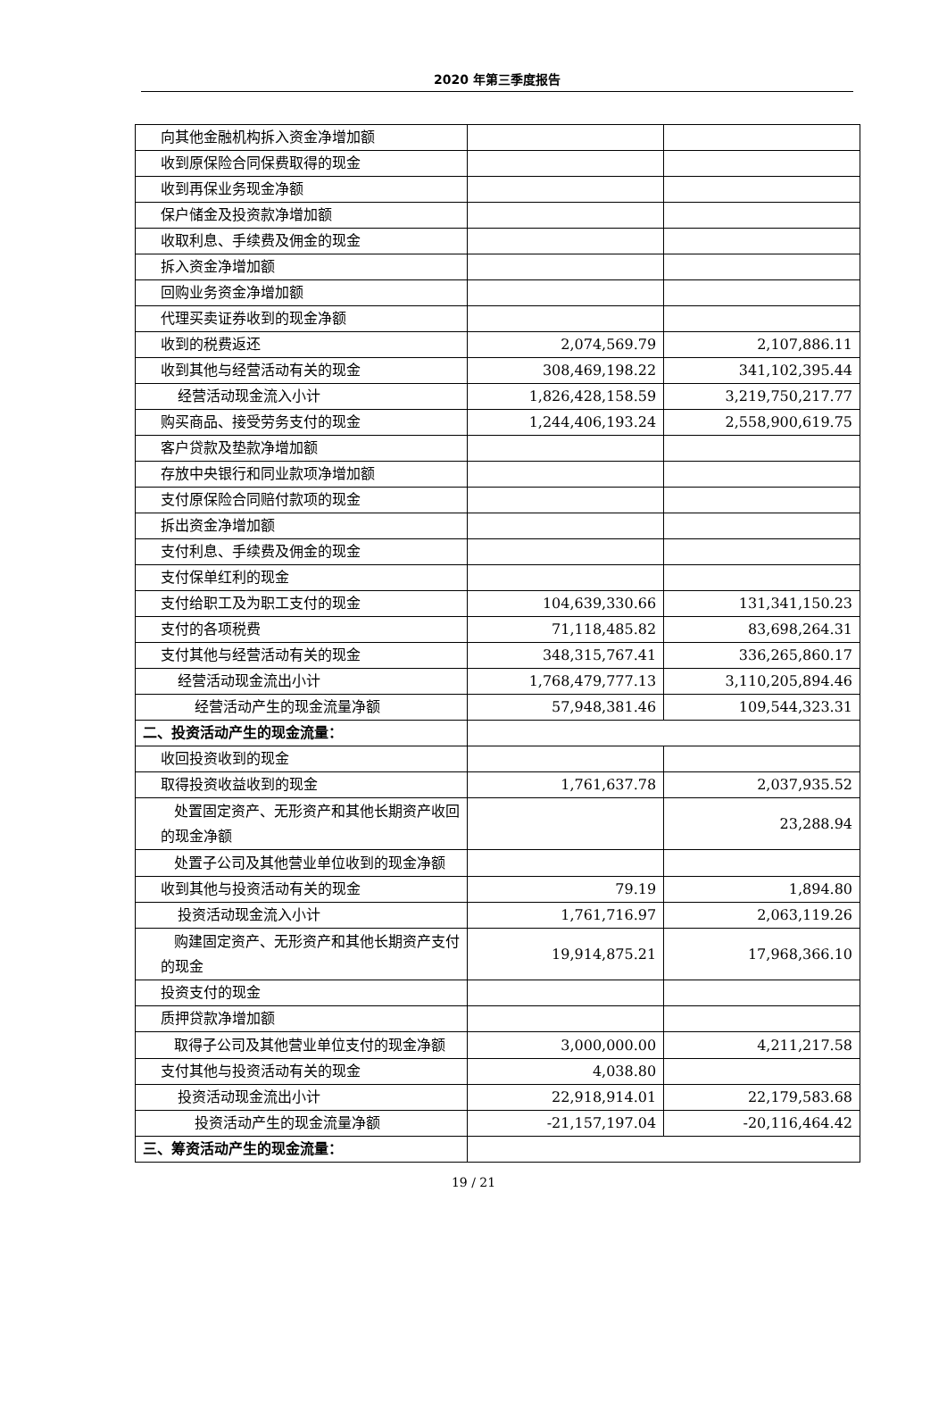2020 年第三季度报告
| 向其他金融机构拆入资金净增加额 | | |
| 收到原保险合同保费取得的现金 | | |
| 收到再保业务现金净额 | | |
| 保户储金及投资款净增加额 | | |
| 收取利息、手续费及佣金的现金 | | |
| 拆入资金净增加额 | | |
| 回购业务资金净增加额 | | |
| 代理买卖证券收到的现金净额 | | |
| 收到的税费返还 | 2,074,569.79 | 2,107,886.11 |
| 收到其他与经营活动有关的现金 | 308,469,198.22 | 341,102,395.44 |
| 经营活动现金流入小计 | 1,826,428,158.59 | 3,219,750,217.77 |
| 购买商品、接受劳务支付的现金 | 1,244,406,193.24 | 2,558,900,619.75 |
| 客户贷款及垫款净增加额 | | |
| 存放中央银行和同业款项净增加额 | | |
| 支付原保险合同赔付款项的现金 | | |
| 拆出资金净增加额 | | |
| 支付利息、手续费及佣金的现金 | | |
| 支付保单红利的现金 | | |
| 支付给职工及为职工支付的现金 | 104,639,330.66 | 131,341,150.23 |
| 支付的各项税费 | 71,118,485.82 | 83,698,264.31 |
| 支付其他与经营活动有关的现金 | 348,315,767.41 | 336,265,860.17 |
| 经营活动现金流出小计 | 1,768,479,777.13 | 3,110,205,894.46 |
| 经营活动产生的现金流量净额 | 57,948,381.46 | 109,544,323.31 |
| 二、投资活动产生的现金流量： | | |
| 收回投资收到的现金 | | |
| 取得投资收益收到的现金 | 1,761,637.78 | 2,037,935.52 |
| 处置固定资产、无形资产和其他长期资产收回的现金净额 | | 23,288.94 |
| 处置子公司及其他营业单位收到的现金净额 | | |
| 收到其他与投资活动有关的现金 | 79.19 | 1,894.80 |
| 投资活动现金流入小计 | 1,761,716.97 | 2,063,119.26 |
| 购建固定资产、无形资产和其他长期资产支付的现金 | 19,914,875.21 | 17,968,366.10 |
| 投资支付的现金 | | |
| 质押贷款净增加额 | | |
| 取得子公司及其他营业单位支付的现金净额 | 3,000,000.00 | 4,211,217.58 |
| 支付其他与投资活动有关的现金 | 4,038.80 | |
| 投资活动现金流出小计 | 22,918,914.01 | 22,179,583.68 |
| 投资活动产生的现金流量净额 | -21,157,197.04 | -20,116,464.42 |
| 三、筹资活动产生的现金流量： | | |
19 / 21